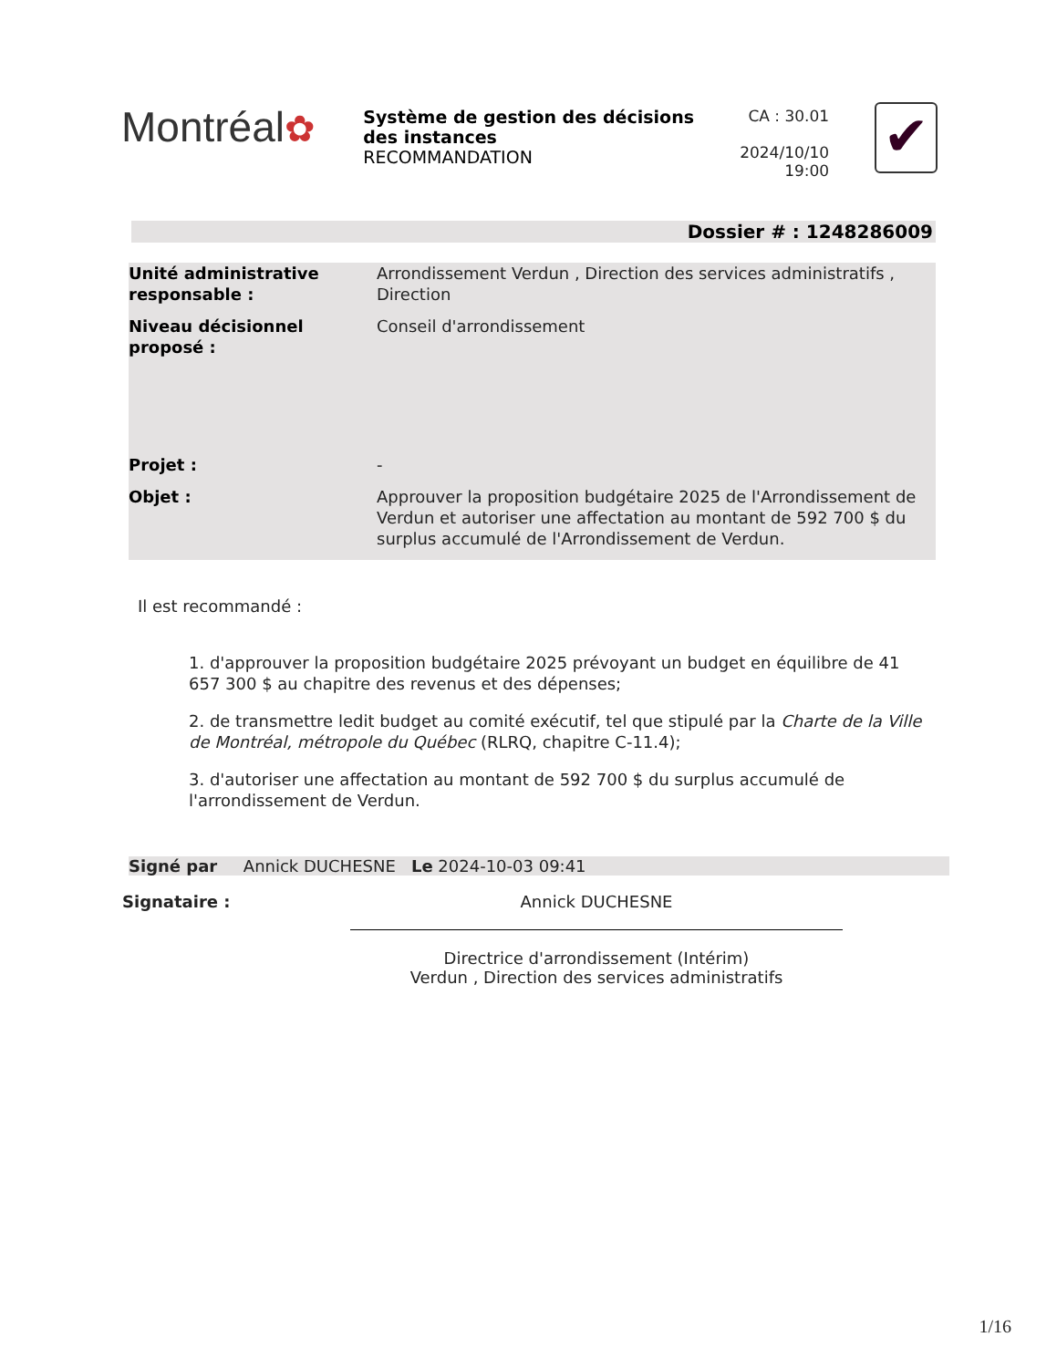Montréal✿
Système de gestion des décisions des instances
RECOMMANDATION
CA : 30.01
2024/10/10
19:00
✔
Dossier # : 1248286009
| Unité administrative responsable : | Arrondissement Verdun , Direction des services administratifs , Direction |
| Niveau décisionnel proposé : | Conseil d'arrondissement |
| Projet : | - |
| Objet : | Approuver la proposition budgétaire 2025 de l'Arrondissement de Verdun et autoriser une affectation au montant de 592 700 $ du surplus accumulé de l'Arrondissement de Verdun. |
Il est recommandé :
1. d'approuver la proposition budgétaire 2025 prévoyant un budget en équilibre de 41 657 300 $ au chapitre des revenus et des dépenses;
2. de transmettre ledit budget au comité exécutif, tel que stipulé par la Charte de la Ville de Montréal, métropole du Québec (RLRQ, chapitre C-11.4);
3. d'autoriser une affectation au montant de 592 700 $ du surplus accumulé de l'arrondissement de Verdun.
Signé par Annick DUCHESNE Le 2024-10-03 09:41
Signataire : Annick DUCHESNE
Directrice d'arrondissement (Intérim)
Verdun , Direction des services administratifs
1/16